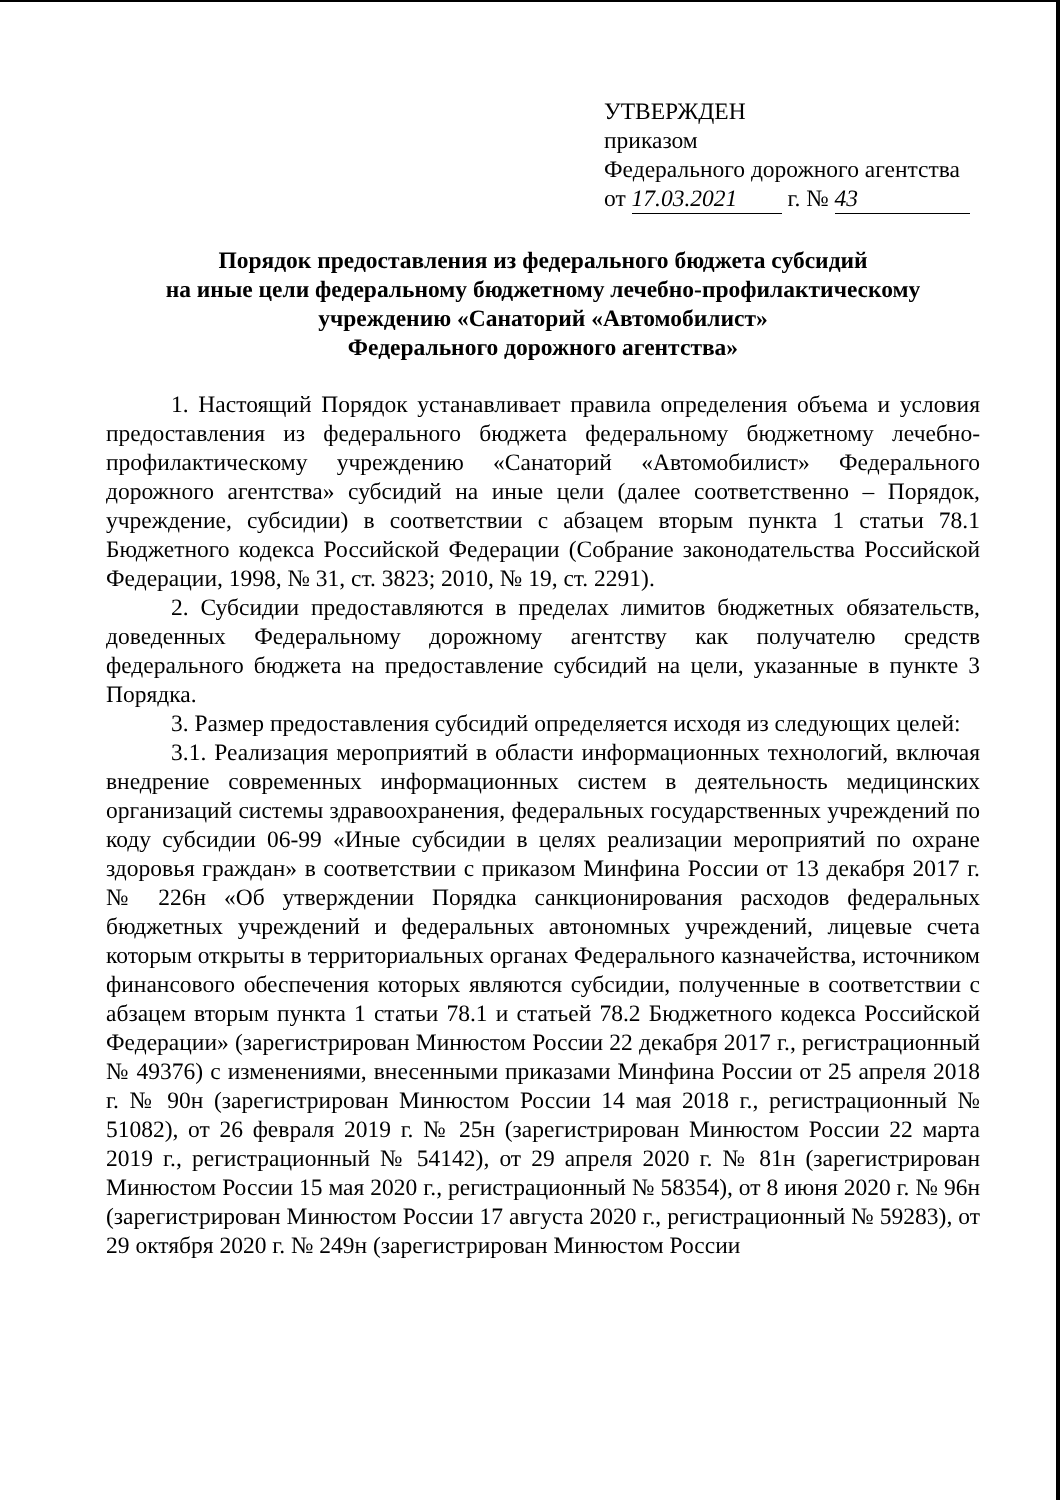УТВЕРЖДЕН
приказом
Федерального дорожного агентства
от 17.03.2021 г. № 43
Порядок предоставления из федерального бюджета субсидий
на иные цели федеральному бюджетному лечебно-профилактическому
учреждению «Санаторий «Автомобилист»
Федерального дорожного агентства»
1. Настоящий Порядок устанавливает правила определения объема и условия предоставления из федерального бюджета федеральному бюджетному лечебно-профилактическому учреждению «Санаторий «Автомобилист» Федерального дорожного агентства» субсидий на иные цели (далее соответственно – Порядок, учреждение, субсидии) в соответствии с абзацем вторым пункта 1 статьи 78.1 Бюджетного кодекса Российской Федерации (Собрание законодательства Российской Федерации, 1998, № 31, ст. 3823; 2010, № 19, ст. 2291).
2. Субсидии предоставляются в пределах лимитов бюджетных обязательств, доведенных Федеральному дорожному агентству как получателю средств федерального бюджета на предоставление субсидий на цели, указанные в пункте 3 Порядка.
3. Размер предоставления субсидий определяется исходя из следующих целей:
3.1. Реализация мероприятий в области информационных технологий, включая внедрение современных информационных систем в деятельность медицинских организаций системы здравоохранения, федеральных государственных учреждений по коду субсидии 06-99 «Иные субсидии в целях реализации мероприятий по охране здоровья граждан» в соответствии с приказом Минфина России от 13 декабря 2017 г. № 226н «Об утверждении Порядка санкционирования расходов федеральных бюджетных учреждений и федеральных автономных учреждений, лицевые счета которым открыты в территориальных органах Федерального казначейства, источником финансового обеспечения которых являются субсидии, полученные в соответствии с абзацем вторым пункта 1 статьи 78.1 и статьей 78.2 Бюджетного кодекса Российской Федерации» (зарегистрирован Минюстом России 22 декабря 2017 г., регистрационный № 49376) с изменениями, внесенными приказами Минфина России от 25 апреля 2018 г. № 90н (зарегистрирован Минюстом России 14 мая 2018 г., регистрационный № 51082), от 26 февраля 2019 г. № 25н (зарегистрирован Минюстом России 22 марта 2019 г., регистрационный № 54142), от 29 апреля 2020 г. № 81н (зарегистрирован Минюстом России 15 мая 2020 г., регистрационный № 58354), от 8 июня 2020 г. № 96н (зарегистрирован Минюстом России 17 августа 2020 г., регистрационный № 59283), от 29 октября 2020 г. № 249н (зарегистрирован Минюстом России